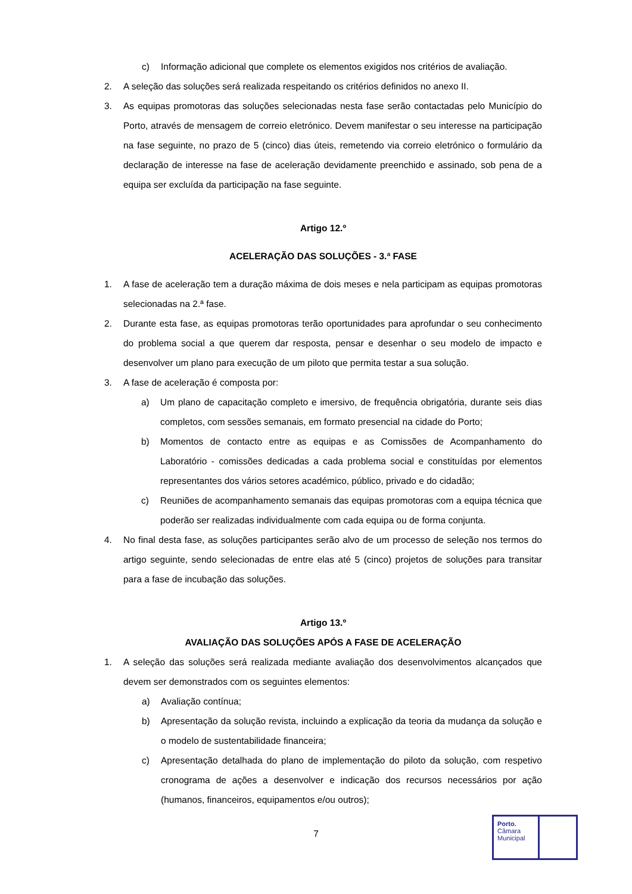c) Informação adicional que complete os elementos exigidos nos critérios de avaliação.
2. A seleção das soluções será realizada respeitando os critérios definidos no anexo II.
3. As equipas promotoras das soluções selecionadas nesta fase serão contactadas pelo Município do Porto, através de mensagem de correio eletrónico. Devem manifestar o seu interesse na participação na fase seguinte, no prazo de 5 (cinco) dias úteis, remetendo via correio eletrónico o formulário da declaração de interesse na fase de aceleração devidamente preenchido e assinado, sob pena de a equipa ser excluída da participação na fase seguinte.
Artigo 12.º
ACELERAÇÃO DAS SOLUÇÕES - 3.ª FASE
1. A fase de aceleração tem a duração máxima de dois meses e nela participam as equipas promotoras selecionadas na 2.ª fase.
2. Durante esta fase, as equipas promotoras terão oportunidades para aprofundar o seu conhecimento do problema social a que querem dar resposta, pensar e desenhar o seu modelo de impacto e desenvolver um plano para execução de um piloto que permita testar a sua solução.
3. A fase de aceleração é composta por:
a) Um plano de capacitação completo e imersivo, de frequência obrigatória, durante seis dias completos, com sessões semanais, em formato presencial na cidade do Porto;
b) Momentos de contacto entre as equipas e as Comissões de Acompanhamento do Laboratório - comissões dedicadas a cada problema social e constituídas por elementos representantes dos vários setores académico, público, privado e do cidadão;
c) Reuniões de acompanhamento semanais das equipas promotoras com a equipa técnica que poderão ser realizadas individualmente com cada equipa ou de forma conjunta.
4. No final desta fase, as soluções participantes serão alvo de um processo de seleção nos termos do artigo seguinte, sendo selecionadas de entre elas até 5 (cinco) projetos de soluções para transitar para a fase de incubação das soluções.
Artigo 13.º
AVALIAÇÃO DAS SOLUÇÕES APÓS A FASE DE ACELERAÇÃO
1. A seleção das soluções será realizada mediante avaliação dos desenvolvimentos alcançados que devem ser demonstrados com os seguintes elementos:
a) Avaliação contínua;
b) Apresentação da solução revista, incluindo a explicação da teoria da mudança da solução e o modelo de sustentabilidade financeira;
c) Apresentação detalhada do plano de implementação do piloto da solução, com respetivo cronograma de ações a desenvolver e indicação dos recursos necessários por ação (humanos, financeiros, equipamentos e/ou outros);
7
Porto.
Câmara
Municipal